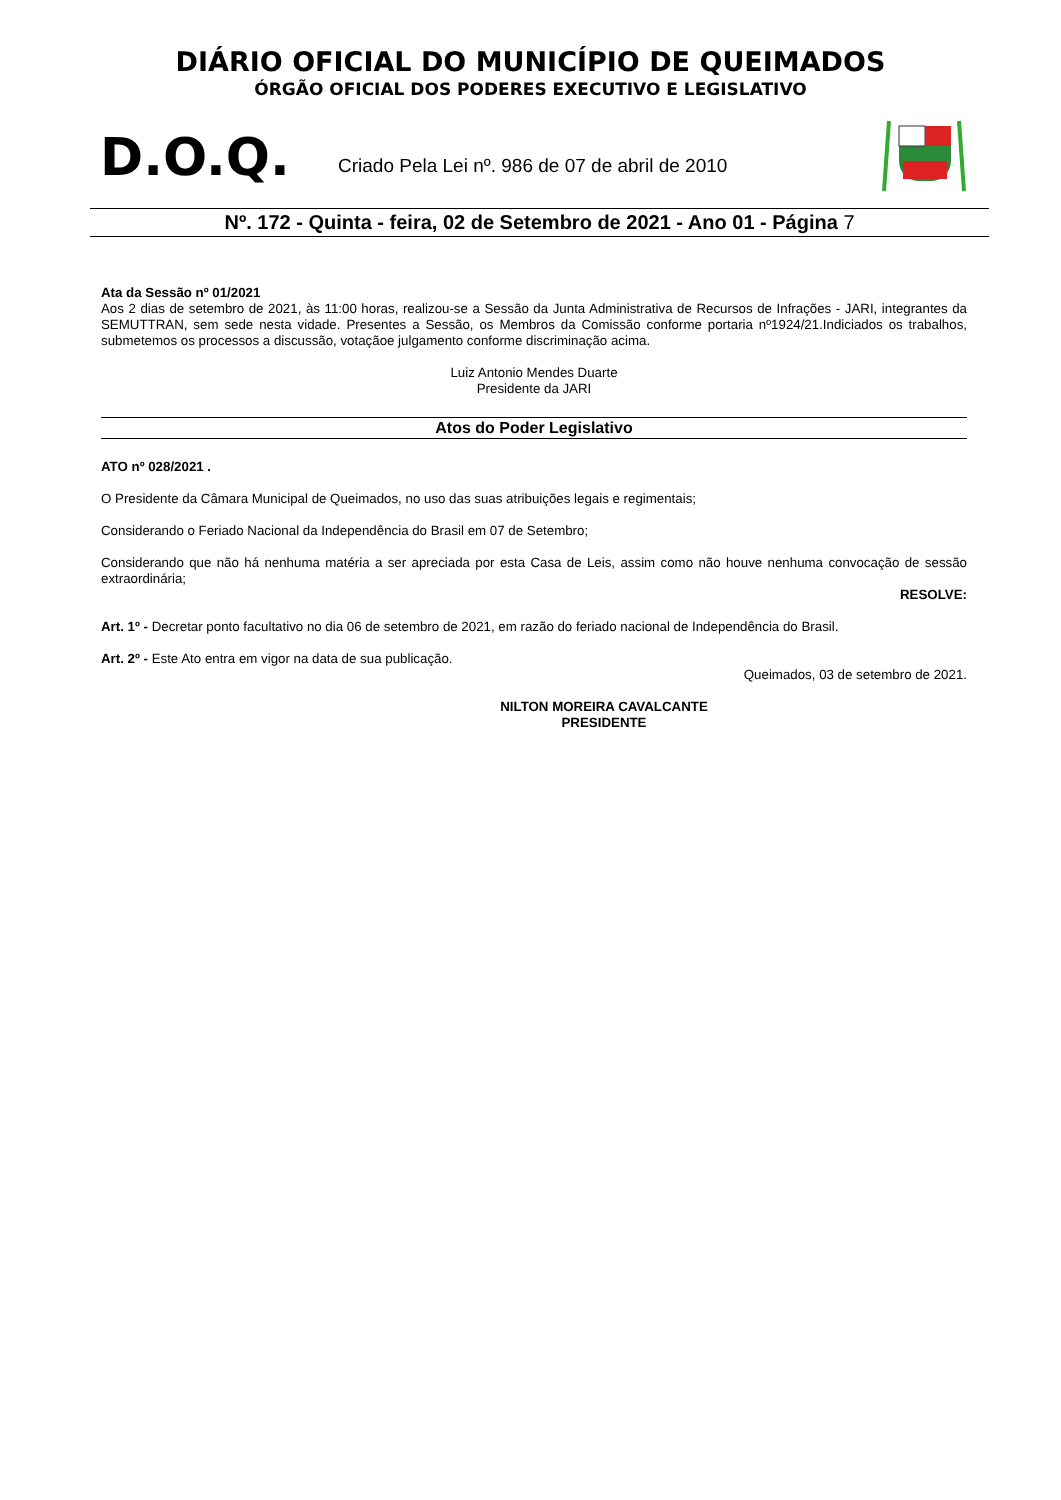DIÁRIO OFICIAL DO MUNICÍPIO DE QUEIMADOS
ÓRGÃO OFICIAL DOS PODERES EXECUTIVO E LEGISLATIVO
D.O.Q.
Criado Pela Lei nº. 986 de 07 de abril de 2010
Nº. 172 - Quinta - feira, 02 de Setembro de 2021 - Ano 01 - Página 7
Ata da Sessão nº 01/2021
Aos 2 dias de setembro de 2021, às 11:00 horas, realizou-se a Sessão da Junta Administrativa de Recursos de Infrações - JARI, integrantes da SEMUTTRAN, sem sede nesta vidade. Presentes a Sessão, os Membros da Comissão conforme portaria nº1924/21.Indiciados os trabalhos, submetemos os processos a discussão, votaçãoe julgamento conforme discriminação acima.
Luiz Antonio Mendes Duarte
Presidente da JARI
Atos do Poder Legislativo
ATO nº 028/2021 .
O Presidente da Câmara Municipal de Queimados, no uso das suas atribuições legais e regimentais;
Considerando o Feriado Nacional da Independência do Brasil em 07 de Setembro;
Considerando que não há nenhuma matéria a ser apreciada por esta Casa de Leis, assim como não houve nenhuma convocação de sessão extraordinária;
RESOLVE:
Art. 1º - Decretar ponto facultativo no dia 06 de setembro de 2021, em razão do feriado nacional de Independência do Brasil.
Art. 2º - Este Ato entra em vigor na data de sua publicação.
Queimados, 03 de setembro de 2021.
NILTON MOREIRA CAVALCANTE
PRESIDENTE